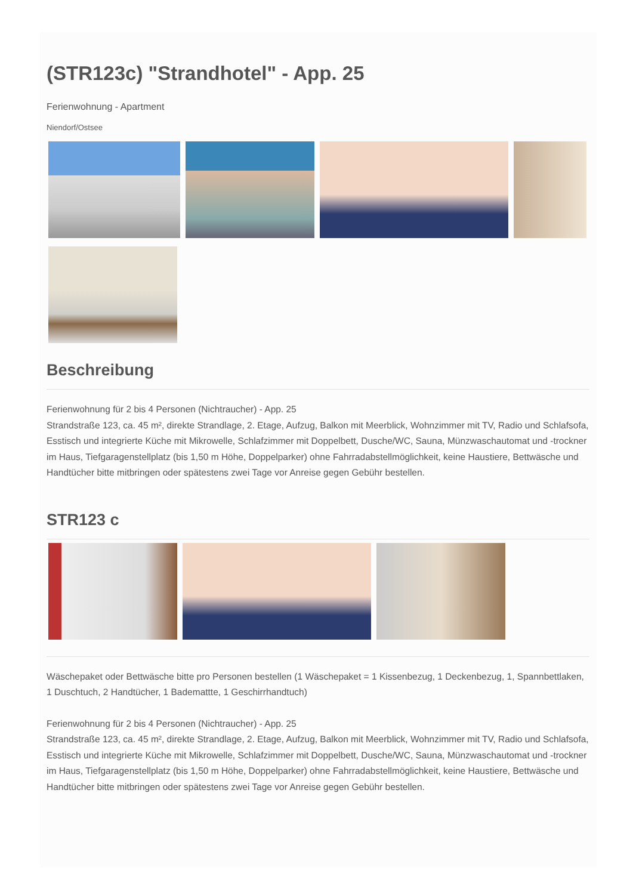(STR123c) "Strandhotel" - App. 25
Ferienwohnung - Apartment
Niendorf/Ostsee
Beschreibung
Ferienwohnung für 2 bis 4 Personen (Nichtraucher) - App. 25
Strandstraße 123, ca. 45 m², direkte Strandlage, 2. Etage, Aufzug, Balkon mit Meerblick, Wohnzimmer mit TV, Radio und Schlafsofa, Esstisch und integrierte Küche mit Mikrowelle, Schlafzimmer mit Doppelbett, Dusche/WC, Sauna, Münzwaschautomat und -trockner im Haus, Tiefgaragenstellplatz (bis 1,50 m Höhe, Doppelparker) ohne Fahrradabstellmöglichkeit, keine Haustiere, Bettwäsche und Handtücher bitte mitbringen oder spätestens zwei Tage vor Anreise gegen Gebühr bestellen.
STR123 c
Wäschepaket oder Bettwäsche bitte pro Personen bestellen (1 Wäschepaket = 1 Kissenbezug, 1 Deckenbezug, 1, Spannbettlaken, 1 Duschtuch, 2 Handtücher, 1 Bademattte, 1 Geschirrhandtuch)
Ferienwohnung für 2 bis 4 Personen (Nichtraucher) - App. 25
Strandstraße 123, ca. 45 m², direkte Strandlage, 2. Etage, Aufzug, Balkon mit Meerblick, Wohnzimmer mit TV, Radio und Schlafsofa, Esstisch und integrierte Küche mit Mikrowelle, Schlafzimmer mit Doppelbett, Dusche/WC, Sauna, Münzwaschautomat und -trockner im Haus, Tiefgaragenstellplatz (bis 1,50 m Höhe, Doppelparker) ohne Fahrradabstellmöglichkeit, keine Haustiere, Bettwäsche und Handtücher bitte mitbringen oder spätestens zwei Tage vor Anreise gegen Gebühr bestellen.